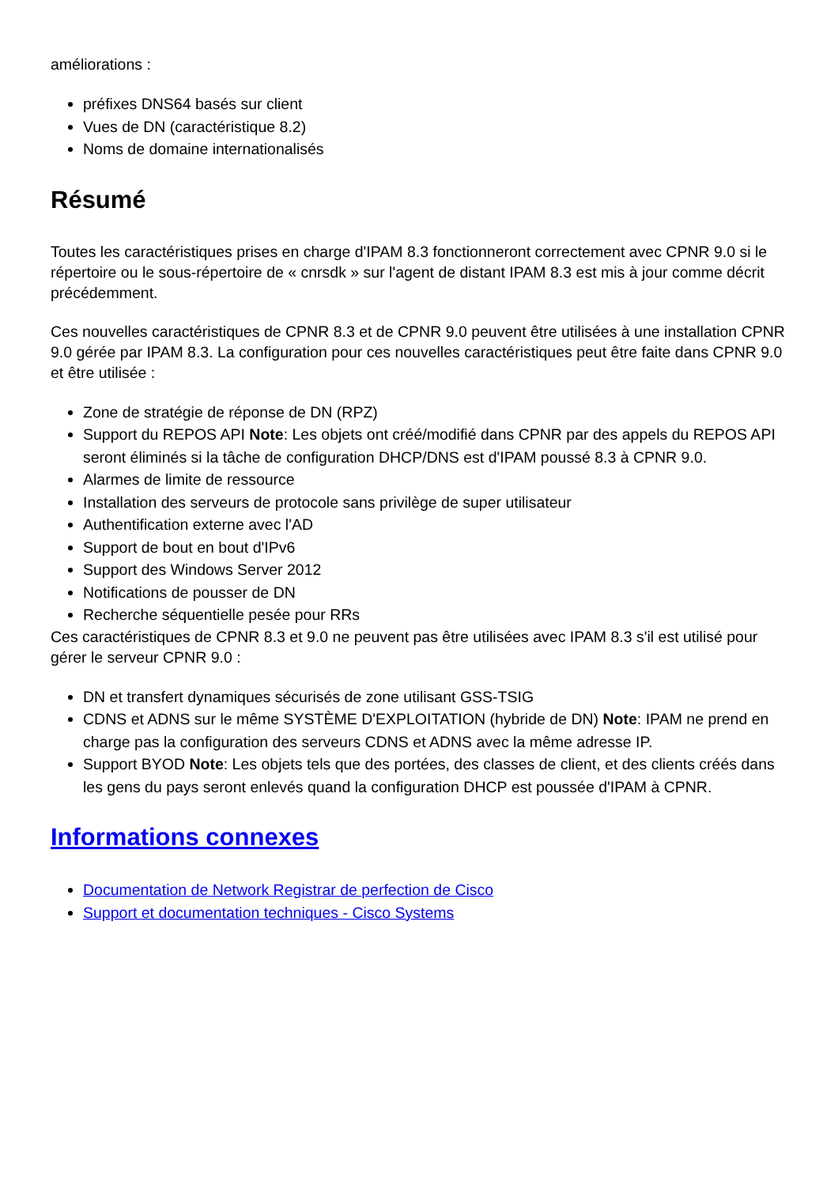améliorations :
préfixes DNS64 basés sur client
Vues de DN (caractéristique 8.2)
Noms de domaine internationalisés
Résumé
Toutes les caractéristiques prises en charge d'IPAM 8.3 fonctionneront correctement avec CPNR 9.0 si le répertoire ou le sous-répertoire de « cnrsdk » sur l'agent de distant IPAM 8.3 est mis à jour comme décrit précédemment.
Ces nouvelles caractéristiques de CPNR 8.3 et de CPNR 9.0 peuvent être utilisées à une installation CPNR 9.0 gérée par IPAM 8.3. La configuration pour ces nouvelles caractéristiques peut être faite dans CPNR 9.0 et être utilisée :
Zone de stratégie de réponse de DN (RPZ)
Support du REPOS API Note: Les objets ont créé/modifié dans CPNR par des appels du REPOS API seront éliminés si la tâche de configuration DHCP/DNS est d'IPAM poussé 8.3 à CPNR 9.0.
Alarmes de limite de ressource
Installation des serveurs de protocole sans privilège de super utilisateur
Authentification externe avec l'AD
Support de bout en bout d'IPv6
Support des Windows Server 2012
Notifications de pousser de DN
Recherche séquentielle pesée pour RRs
Ces caractéristiques de CPNR 8.3 et 9.0 ne peuvent pas être utilisées avec IPAM 8.3 s'il est utilisé pour gérer le serveur CPNR 9.0 :
DN et transfert dynamiques sécurisés de zone utilisant GSS-TSIG
CDNS et ADNS sur le même SYSTÈME D'EXPLOITATION (hybride de DN) Note: IPAM ne prend en charge pas la configuration des serveurs CDNS et ADNS avec la même adresse IP.
Support BYOD Note: Les objets tels que des portées, des classes de client, et des clients créés dans les gens du pays seront enlevés quand la configuration DHCP est poussée d'IPAM à CPNR.
Informations connexes
Documentation de Network Registrar de perfection de Cisco
Support et documentation techniques - Cisco Systems